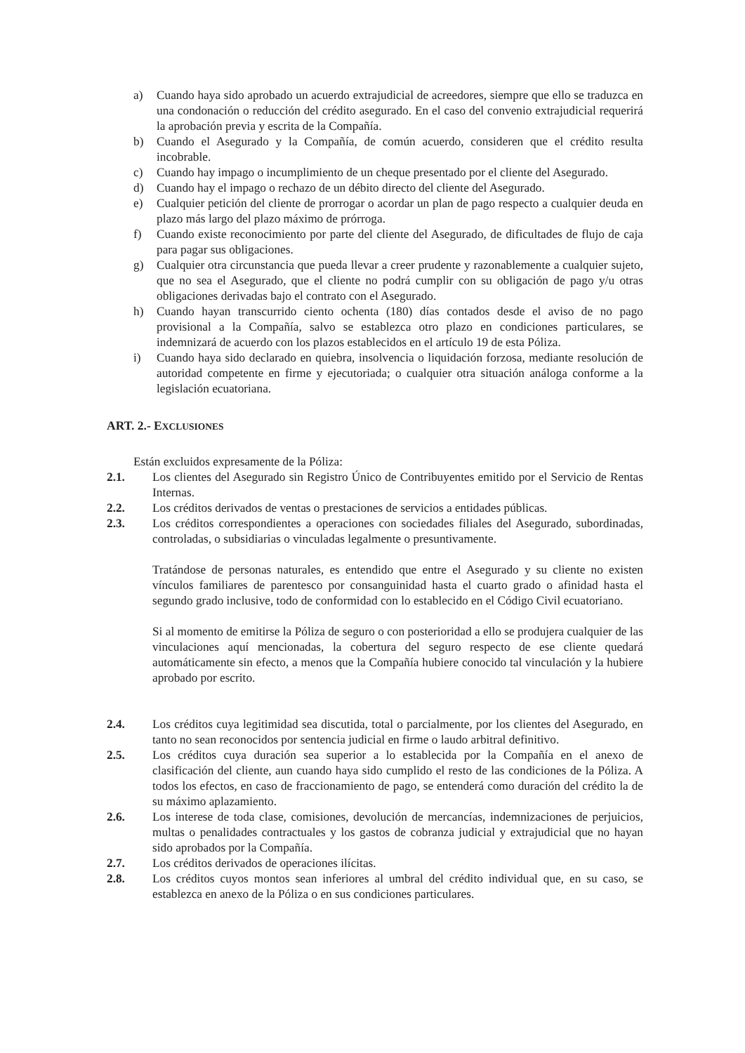a) Cuando haya sido aprobado un acuerdo extrajudicial de acreedores, siempre que ello se traduzca en una condonación o reducción del crédito asegurado. En el caso del convenio extrajudicial requerirá la aprobación previa y escrita de la Compañía.
b) Cuando el Asegurado y la Compañía, de común acuerdo, consideren que el crédito resulta incobrable.
c) Cuando hay impago o incumplimiento de un cheque presentado por el cliente del Asegurado.
d) Cuando hay el impago o rechazo de un débito directo del cliente del Asegurado.
e) Cualquier petición del cliente de prorrogar o acordar un plan de pago respecto a cualquier deuda en plazo más largo del plazo máximo de prórroga.
f) Cuando existe reconocimiento por parte del cliente del Asegurado, de dificultades de flujo de caja para pagar sus obligaciones.
g) Cualquier otra circunstancia que pueda llevar a creer prudente y razonablemente a cualquier sujeto, que no sea el Asegurado, que el cliente no podrá cumplir con su obligación de pago y/u otras obligaciones derivadas bajo el contrato con el Asegurado.
h) Cuando hayan transcurrido ciento ochenta (180) días contados desde el aviso de no pago provisional a la Compañía, salvo se establezca otro plazo en condiciones particulares, se indemnizará de acuerdo con los plazos establecidos en el artículo 19 de esta Póliza.
i) Cuando haya sido declarado en quiebra, insolvencia o liquidación forzosa, mediante resolución de autoridad competente en firme y ejecutoriada; o cualquier otra situación análoga conforme a la legislación ecuatoriana.
ART. 2.- EXCLUSIONES
Están excluidos expresamente de la Póliza:
2.1. Los clientes del Asegurado sin Registro Único de Contribuyentes emitido por el Servicio de Rentas Internas.
2.2. Los créditos derivados de ventas o prestaciones de servicios a entidades públicas.
2.3. Los créditos correspondientes a operaciones con sociedades filiales del Asegurado, subordinadas, controladas, o subsidiarias o vinculadas legalmente o presuntivamente.
Tratándose de personas naturales, es entendido que entre el Asegurado y su cliente no existen vínculos familiares de parentesco por consanguinidad hasta el cuarto grado o afinidad hasta el segundo grado inclusive, todo de conformidad con lo establecido en el Código Civil ecuatoriano.
Si al momento de emitirse la Póliza de seguro o con posterioridad a ello se produjera cualquier de las vinculaciones aquí mencionadas, la cobertura del seguro respecto de ese cliente quedará automáticamente sin efecto, a menos que la Compañía hubiere conocido tal vinculación y la hubiere aprobado por escrito.
2.4. Los créditos cuya legitimidad sea discutida, total o parcialmente, por los clientes del Asegurado, en tanto no sean reconocidos por sentencia judicial en firme o laudo arbitral definitivo.
2.5. Los créditos cuya duración sea superior a lo establecida por la Compañía en el anexo de clasificación del cliente, aun cuando haya sido cumplido el resto de las condiciones de la Póliza. A todos los efectos, en caso de fraccionamiento de pago, se entenderá como duración del crédito la de su máximo aplazamiento.
2.6. Los interese de toda clase, comisiones, devolución de mercancías, indemnizaciones de perjuicios, multas o penalidades contractuales y los gastos de cobranza judicial y extrajudicial que no hayan sido aprobados por la Compañía.
2.7. Los créditos derivados de operaciones ilícitas.
2.8. Los créditos cuyos montos sean inferiores al umbral del crédito individual que, en su caso, se establezca en anexo de la Póliza o en sus condiciones particulares.